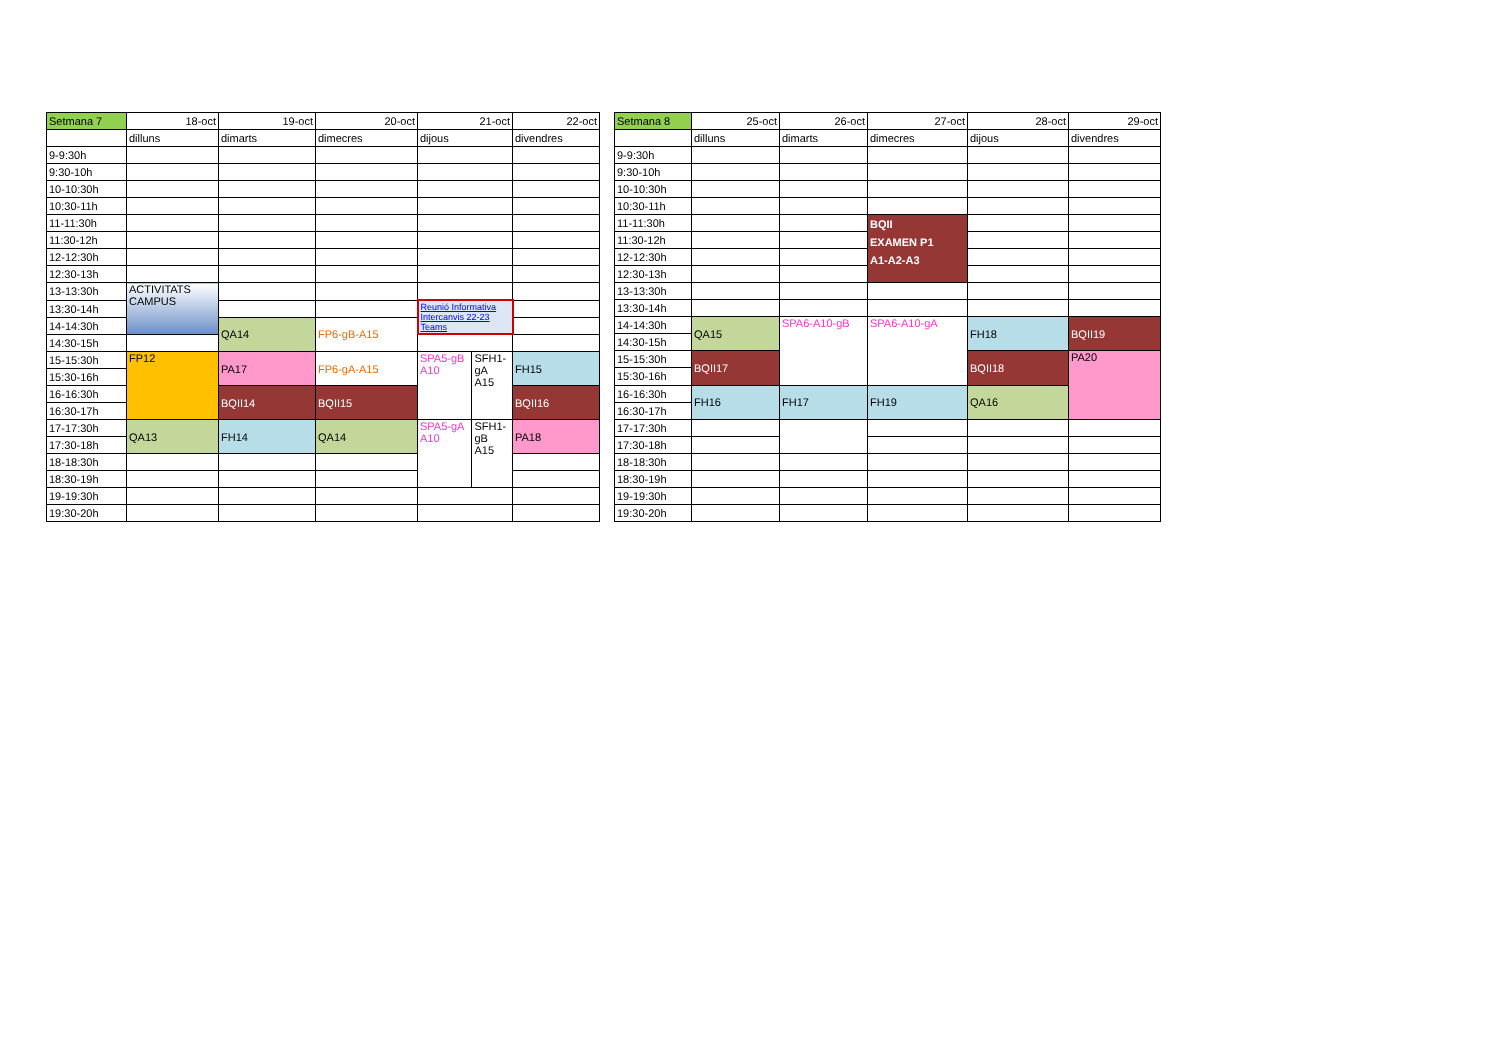| Setmana 7 | 18-oct | 19-oct | 20-oct | 21-oct | | 22-oct |
| | dilluns | dimarts | dimecres | dijous | | divendres |
| 9-9:30h | | | | | | |
| 9:30-10h | | | | | | |
| 10-10:30h | | | | | | |
| 10:30-11h | | | | | | |
| 11-11:30h | | | | | | |
| 11:30-12h | | | | | | |
| 12-12:30h | | | | | | |
| 12:30-13h | | | | | | |
| 13-13:30h | ACTIVITATS CAMPUS | | | | | |
| 13:30-14h | | | | Reunió Informativa Intercanvis 22-23 Teams | | |
| 14-14:30h | | QA14 | FP6-gB-A15 | | | |
| 14:30-15h | | | | | | |
| 15-15:30h | FP12 | PA17 | FP6-gA-A15 | SPA5-gB A10 | SFH1- gA A15 | FH15 |
| 15:30-16h | | | | | | |
| 16-16:30h | | BQII14 | BQII15 | | | BQII16 |
| 16:30-17h | | | | | | |
| 17-17:30h | QA13 | FH14 | QA14 | SPA5-gA A10 | SFH1- gB A15 | PA18 |
| 17:30-18h | | | | | | |
| 18-18:30h | | | | | | |
| 18:30-19h | | | | | | |
| 19-19:30h | | | | | | |
| 19:30-20h | | | | | | |
| Setmana 8 | 25-oct | 26-oct | 27-oct | 28-oct | 29-oct |
| | dilluns | dimarts | dimecres | dijous | divendres |
| 9-9:30h | | | | | |
| 9:30-10h | | | | | |
| 10-10:30h | | | | | |
| 10:30-11h | | | | | |
| 11-11:30h | | | BQII EXAMEN P1 A1-A2-A3 | | |
| 11:30-12h | | | | | |
| 12-12:30h | | | | | |
| 12:30-13h | | | | | |
| 13-13:30h | | | | | |
| 13:30-14h | | | | | |
| 14-14:30h | QA15 | SPA6-A10-gB | SPA6-A10-gA | FH18 | BQII19 |
| 14:30-15h | | | | | |
| 15-15:30h | BQII17 | | | BQII18 | PA20 |
| 15:30-16h | | | | | |
| 16-16:30h | FH16 | FH17 | FH19 | QA16 | |
| 16:30-17h | | | | | |
| 17-17:30h | | | | | |
| 17:30-18h | | | | | |
| 18-18:30h | | | | | |
| 18:30-19h | | | | | |
| 19-19:30h | | | | | |
| 19:30-20h | | | | | |